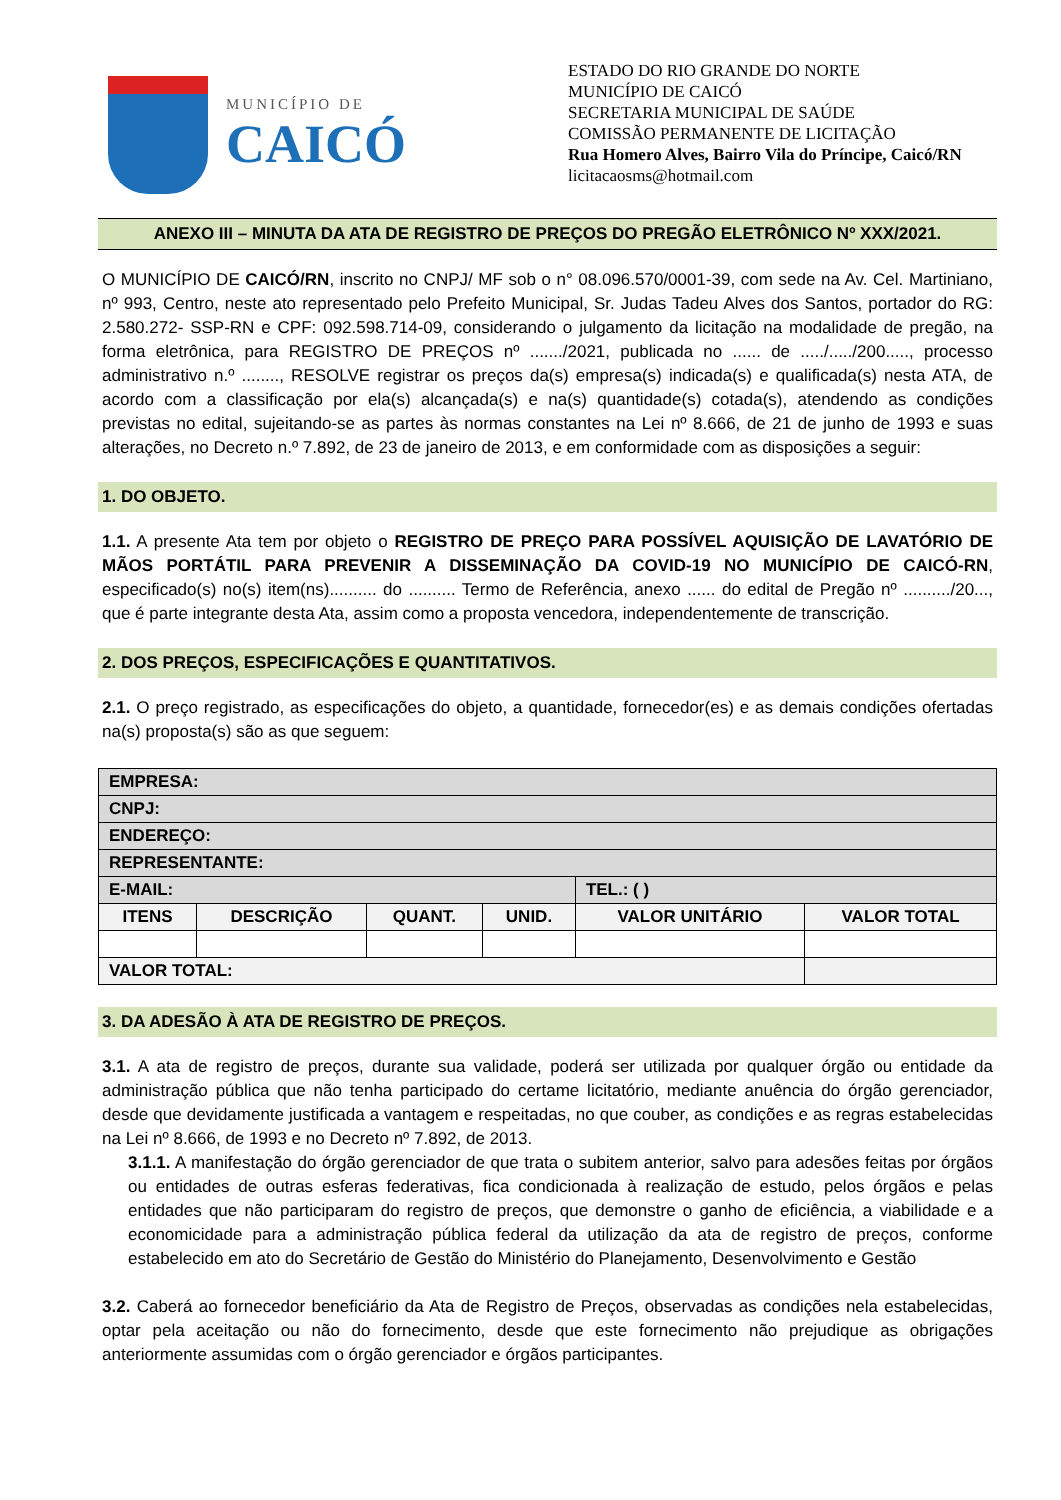MUNICÍPIO DE
CAICÓ
ESTADO DO RIO GRANDE DO NORTE
MUNICÍPIO DE CAICÓ
SECRETARIA MUNICIPAL DE SAÚDE
COMISSÃO PERMANENTE DE LICITAÇÃO
Rua Homero Alves, Bairro Vila do Príncipe, Caicó/RN
licitacaosms@hotmail.com
ANEXO III – MINUTA DA ATA DE REGISTRO DE PREÇOS DO PREGÃO ELETRÔNICO Nº XXX/2021.
O MUNICÍPIO DE CAICÓ/RN, inscrito no CNPJ/ MF sob o n° 08.096.570/0001-39, com sede na Av. Cel. Martiniano, nº 993, Centro, neste ato representado pelo Prefeito Municipal, Sr. Judas Tadeu Alves dos Santos, portador do RG: 2.580.272- SSP-RN e CPF: 092.598.714-09, considerando o julgamento da licitação na modalidade de pregão, na forma eletrônica, para REGISTRO DE PREÇOS nº ......./2021, publicada no ...... de ...../...../200....., processo administrativo n.º ........, RESOLVE registrar os preços da(s) empresa(s) indicada(s) e qualificada(s) nesta ATA, de acordo com a classificação por ela(s) alcançada(s) e na(s) quantidade(s) cotada(s), atendendo as condições previstas no edital, sujeitando-se as partes às normas constantes na Lei nº 8.666, de 21 de junho de 1993 e suas alterações, no Decreto n.º 7.892, de 23 de janeiro de 2013, e em conformidade com as disposições a seguir:
1. DO OBJETO.
1.1. A presente Ata tem por objeto o REGISTRO DE PREÇO PARA POSSÍVEL AQUISIÇÃO DE LAVATÓRIO DE MÃOS PORTÁTIL PARA PREVENIR A DISSEMINAÇÃO DA COVID-19 NO MUNICÍPIO DE CAICÓ-RN, especificado(s) no(s) item(ns).......... do .......... Termo de Referência, anexo ...... do edital de Pregão nº ........../20..., que é parte integrante desta Ata, assim como a proposta vencedora, independentemente de transcrição.
2. DOS PREÇOS, ESPECIFICAÇÕES E QUANTITATIVOS.
2.1. O preço registrado, as especificações do objeto, a quantidade, fornecedor(es) e as demais condições ofertadas na(s) proposta(s) são as que seguem:
| EMPRESA: | | | | | |
| CNPJ: | | | | | |
| ENDEREÇO: | | | | | |
| REPRESENTANTE: | | | | | |
| E-MAIL: | | | | TEL.: ( ) | |
| ITENS | DESCRIÇÃO | QUANT. | UNID. | VALOR UNITÁRIO | VALOR TOTAL |
| VALOR TOTAL: | | | | | |
3. DA ADESÃO À ATA DE REGISTRO DE PREÇOS.
3.1. A ata de registro de preços, durante sua validade, poderá ser utilizada por qualquer órgão ou entidade da administração pública que não tenha participado do certame licitatório, mediante anuência do órgão gerenciador, desde que devidamente justificada a vantagem e respeitadas, no que couber, as condições e as regras estabelecidas na Lei nº 8.666, de 1993 e no Decreto nº 7.892, de 2013.
3.1.1. A manifestação do órgão gerenciador de que trata o subitem anterior, salvo para adesões feitas por órgãos ou entidades de outras esferas federativas, fica condicionada à realização de estudo, pelos órgãos e pelas entidades que não participaram do registro de preços, que demonstre o ganho de eficiência, a viabilidade e a economicidade para a administração pública federal da utilização da ata de registro de preços, conforme estabelecido em ato do Secretário de Gestão do Ministério do Planejamento, Desenvolvimento e Gestão
3.2. Caberá ao fornecedor beneficiário da Ata de Registro de Preços, observadas as condições nela estabelecidas, optar pela aceitação ou não do fornecimento, desde que este fornecimento não prejudique as obrigações anteriormente assumidas com o órgão gerenciador e órgãos participantes.